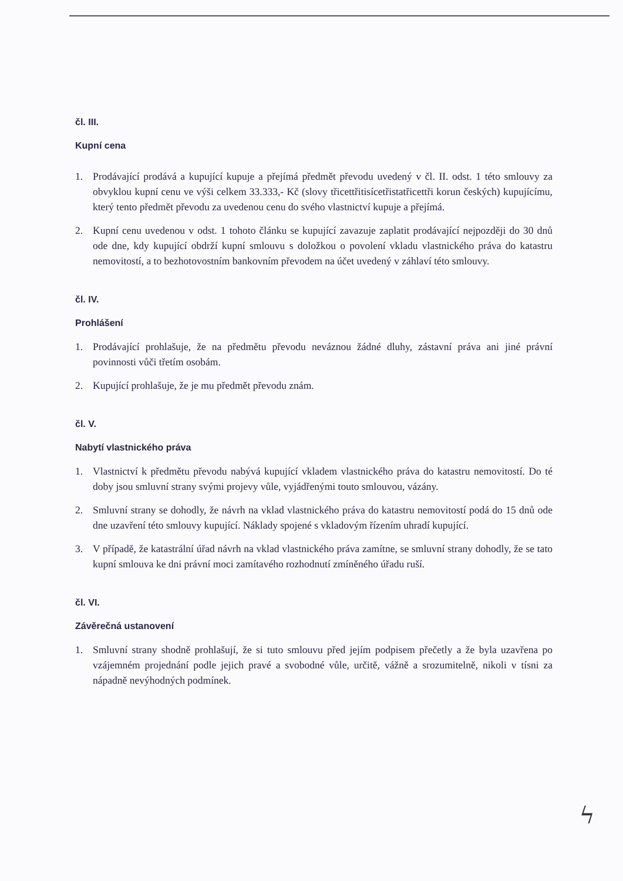čl. III.
Kupní cena
1. Prodávající prodává a kupující kupuje a přejímá předmět převodu uvedený v čl. II. odst. 1 této smlouvy za obvyklou kupní cenu ve výši celkem 33.333,- Kč (slovy třicettřitisícetřistatřicettři korun českých) kupujícímu, který tento předmět převodu za uvedenou cenu do svého vlastnictví kupuje a přejímá.
2. Kupní cenu uvedenou v odst. 1 tohoto článku se kupující zavazuje zaplatit prodávající nejpozději do 30 dnů ode dne, kdy kupující obdrží kupní smlouvu s doložkou o povolení vkladu vlastnického práva do katastru nemovitostí, a to bezhotovostním bankovním převodem na účet uvedený v záhlaví této smlouvy.
čl. IV.
Prohlášení
1. Prodávající prohlašuje, že na předmětu převodu neváznou žádné dluhy, zástavní práva ani jiné právní povinnosti vůči třetím osobám.
2. Kupující prohlašuje, že je mu předmět převodu znám.
čl. V.
Nabytí vlastnického práva
1. Vlastnictví k předmětu převodu nabývá kupující vkladem vlastnického práva do katastru nemovitostí. Do té doby jsou smluvní strany svými projevy vůle, vyjádřenými touto smlouvou, vázány.
2. Smluvní strany se dohodly, že návrh na vklad vlastnického práva do katastru nemovitostí podá do 15 dnů ode dne uzavření této smlouvy kupující. Náklady spojené s vkladovým řízením uhradí kupující.
3. V případě, že katastrální úřad návrh na vklad vlastnického práva zamítne, se smluvní strany dohodly, že se tato kupní smlouva ke dni právní moci zamítavého rozhodnutí zmíněného úřadu ruší.
čl. VI.
Závěrečná ustanovení
1. Smluvní strany shodně prohlašují, že si tuto smlouvu před jejím podpisem přečetly a že byla uzavřena po vzájemném projednání podle jejich pravé a svobodné vůle, určitě, vážně a srozumitelně, nikoli v tísni za nápadně nevýhodných podmínek.
ϟ